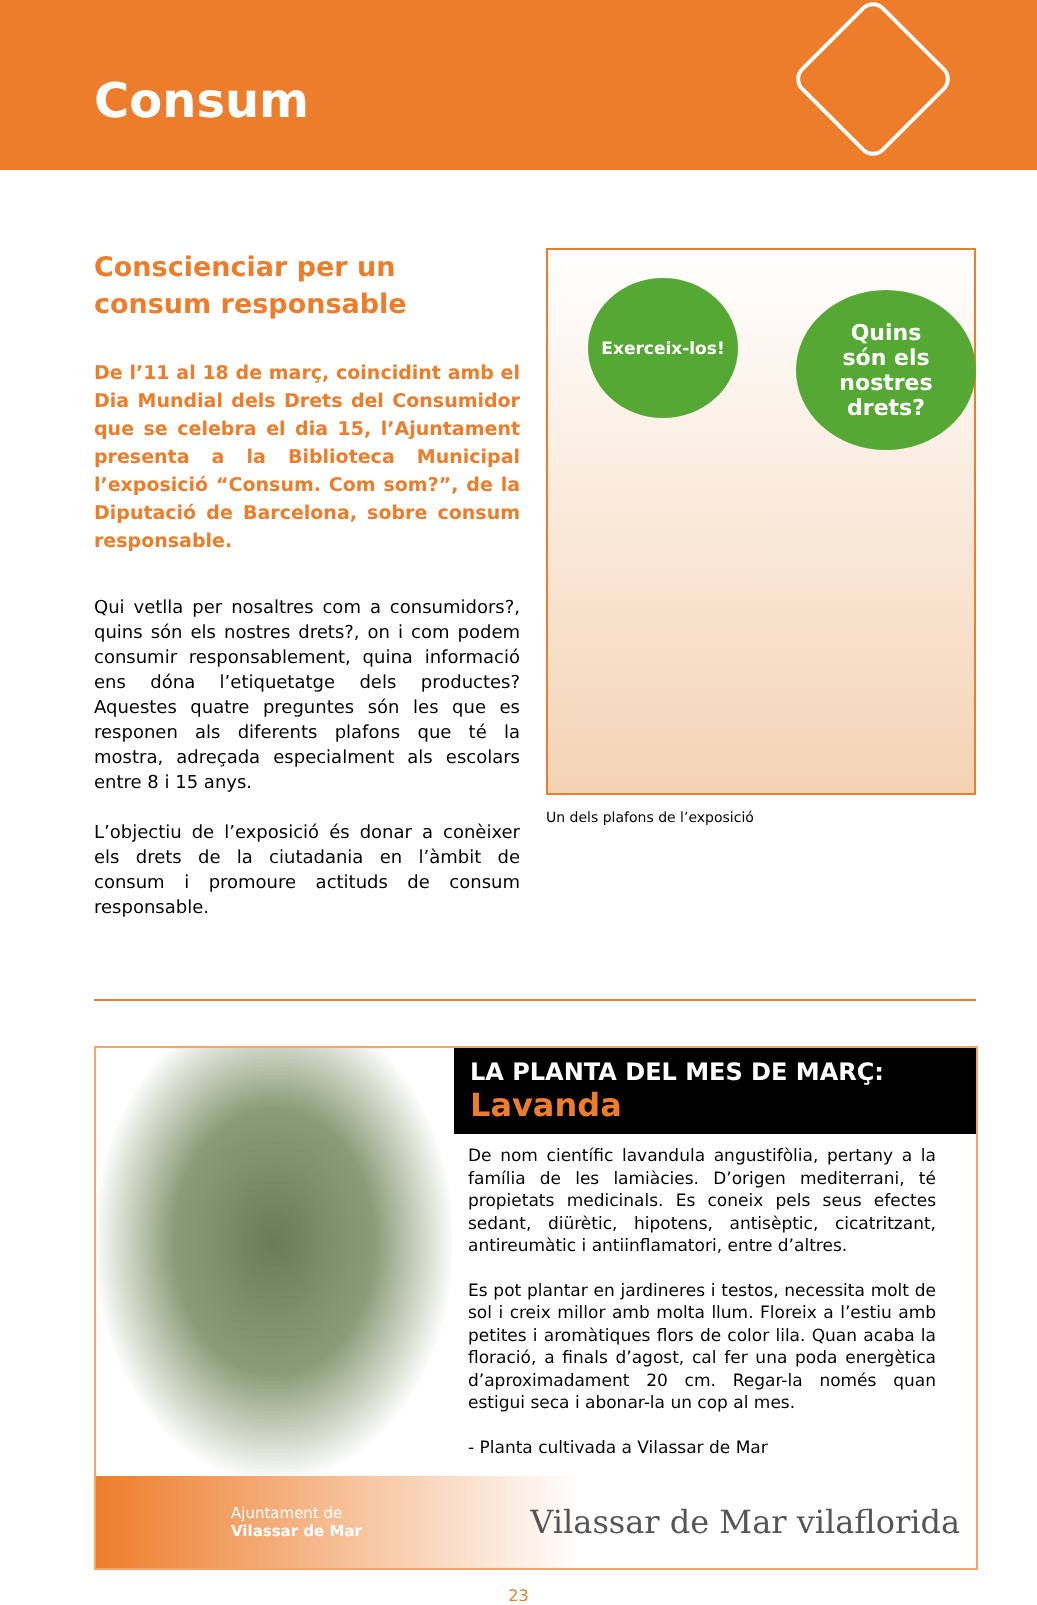Consum
Conscienciar per un consum responsable
De l’11 al 18 de març, coincidint amb el Dia Mundial dels Drets del Consumidor que se celebra el dia 15, l’Ajuntament presenta a la Biblioteca Municipal l’exposició “Consum. Com som?”, de la Diputació de Barcelona, sobre consum responsable.
Qui vetlla per nosaltres com a consumidors?, quins són els nostres drets?, on i com podem consumir responsablement, quina informació ens dóna l’etiquetatge dels productes? Aquestes quatre preguntes són les que es responen als diferents plafons que té la mostra, adreçada especialment als escolars entre 8 i 15 anys.
L’objectiu de l’exposició és donar a conèixer els drets de la ciutadania en l’àmbit de consum i promoure actituds de consum responsable.
Exerceix-los!
Quins
són els
nostres
drets?
Un dels plafons de l’exposició
LA PLANTA DEL MES DE MARÇ:
Lavanda
De nom científic lavandula angustifòlia, pertany a la família de les lamiàcies. D’origen mediterrani, té propietats medicinals. Es coneix pels seus efectes sedant, diürètic, hipotens, antisèptic, cicatritzant, antireumàtic i antiinflamatori, entre d’altres.
Es pot plantar en jardineres i testos, necessita molt de sol i creix millor amb molta llum. Floreix a l’estiu amb petites i aromàtiques flors de color lila. Quan acaba la floració, a finals d’agost, cal fer una poda energètica d’aproximadament 20 cm. Regar-la només quan estigui seca i abonar-la un cop al mes.
- Planta cultivada a Vilassar de Mar
Ajuntament de
Vilassar de Mar
Vilassar de Mar vilaflorida
23